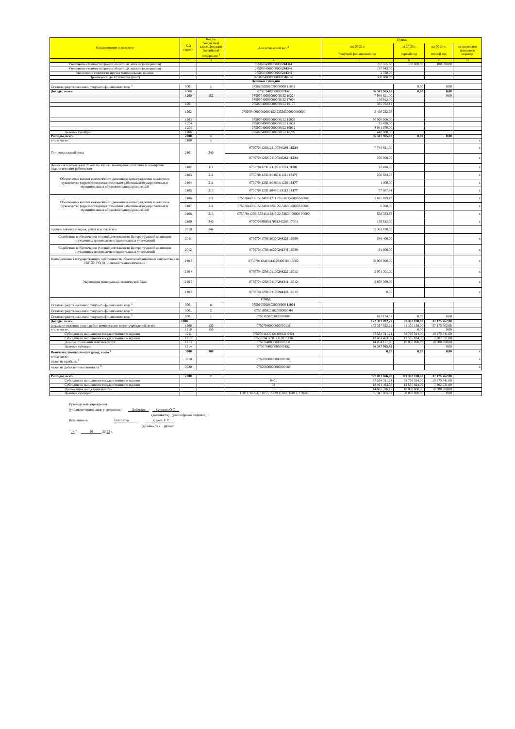| Наименование показателя | Код строки | Код по бюджетной классификации Российской Федерации <sup>3</sup> | Аналитический код <sup>4</sup> | Сумма | | | |
| --- | --- | --- | --- | --- | --- | --- | --- |
| | | | | на 20 22 г. текущий финансовый год | на 20 23 г. первый год | на 20 24 г. второй год | за пределами планового периода |
| 1 | 2 | 3 | 4 | 5 | 6 | 7 | 8 |
| Увеличение стоимости прочих оборотных запасов (материалов) | | | 0750704000000000 244344 | 767 555,60 | 100 000,00 | 100 000,00 | |
| Увеличение стоимости прочих оборотных запасов (материалов) | | | 0750704000000000 244346 | 197 943,00 | | | |
| Увеличение стоимости прочих материальных запасов | | | 0750704000000000 244349 | 2 750,00 | | | |
| Прочие расходы Стипендия Грант) | | | 07507040000000000340296 | 300 800,00 | | | |
| Целевые субсидии | | | | | | | |
| Остаток средств на начало текущего финансового года <sup>5</sup> | 0001 | x | 07501050201020000000 11001 | | 0,00 | 0,00 | |
| Доходы, всего: | 1000 | | 0750704000000000 152 | 66 347 965,82 | 0,00 | 0,00 | |
| | 1200 | 152 | 07507040000000000152 16224 | 7 948 821,00 | | 0,00 | |
| | | | 07507040000000000152 17004 | 138 912,00 | | | |
| | 1201 | | 07507040000000000152 16177 | 335 702,19 | | | |
| | 1202 | | 07507040000000000152 22536300000000000 | 2 450 232,63 | | | |
| | 1203 | | 07507040000000000152 15002 | 50 000 000,00 | | | |
| | 1 204 | | 07507040000000000152 11001 | 92 428,00 | | | |
| | 1 205 | | 07507040000000000152 16012 | 4 941 870,00 | | | |
| Целевые субсидии | 1206 | | 07507040000000000152 16299 | 440 000,00 | | | |
| Расходы, всего | 2000 | x | | 66 347 965,82 | 0,00 | 0,00 | |
| в том числе: | 2100 | x | | | | | x |
| Стипендиальный фонд | 2101 | 340 | 07507041230121100340 296 16224 | 7 748 821,00 | | | x |
| | | | 07507041230121100340 262 16224 | 200 000,00 | | | x |
| Денежная компенсация по оплате жилого помещения отопления и освещения педагогическим работникам | 2102 | 112 | 07507041230121100112214 11001 | 92 428,00 | | | x |
| Обеспечение выплат ежемесячного денежного вознаграждения за классное руководство (кураторство)педагогическим работникамгосударственных и муниципальных образовательных организаций | 2103 | 211 | 07507041230110480111211 16177 | 256 834,78 | | | x |
| | 2104 | 211 | 07507041230110480111266 16177 | 1 000,00 | | | x |
| | 2105 | 213 | 07507041230110480119213 16177 | 77 867,41 | | | x |
| Обеспечение выплат ежемесячного денежного вознаграждения за классное руководство (кураторство)педагогическим работникамгосударственных и муниципальных образовательных организаций | 2106 | 211 | 07507041230156340111211 22-53630-00000-00000 | 1 875 899,10 | | | x |
| | 2107 | 211 | 07507041230156340111266 22-53630-00000-00000 | 6 000,00 | | | x |
| | 2108 | 213 | 07507041230156340119213 22-53630-00000-00000 | 568 333,53 | | | x |
| | 2109 | 340 | 07507049950017001340296 17004 | 138 912,00 | | | x |
| прочую закупку товаров, работ и услуг, всего | 2010 | 244 | | 55 381 870,00 | | | |
| Содействие в обеспечении условий деятельности Центра трудовой адаптации осужденных производств исправительных учреждений | 2011 | | 07507041730110300 244226 16299 | 348 400,00 | | | x |
| Содействие в обеспечении условий деятельности Центра трудовой адаптации осужденных производств исправительных учреждений | 2012 | | 07507041730110300 244346 16299 | 91 600,00 | | | x |
| Приобретение в государственную собственность объектов недвижимого имущества для ГБПОУ РС(Я) "Ленский технологический | 2 013 | | 075070412АИ444229406310 15002 | 50 000 000,00 | | | x |
| Укрепление материально-технической базы | 2 014 | | 07507041230121100 244225 16012 | 2 071 301,00 | | | x |
| | 2 015 | | 07507041230121100 244344 16012 | 2 870 569,00 | | | x |
| | 2 016 | | 07507041230121100 244346 16012 | 0,00 | | | x |
| СВОД | | | | | | | |
| Остаток средств на начало текущего финансового года <sup>5</sup> | 0001 | x | 07501050201020000000 11001 | | | | |
| Остаток средств на начало текущего финансового года <sup>5</sup> | 0001 | x | 07501050201020000000 04 | | | | |
| Остаток средств на начало текущего финансового года <sup>5</sup> | 0001 | x | 07501050201020000000 | 613 174,57 | 0,00 | 0,00 | |
| Доходы, всего: | 1000 | | | 172 397 892,22 | 61 302 138,00 | 37 175 762,00 | |
| доходы от оказания услуг, работ, компенсации затрат учреждений, всего | 1200 | 130 | 07507040000000000131 | 172 397 892,22 | 61 302 138,00 | 37 175 762,00 | |
| в том числе: | 1210 | 150 | | | 0,00 | 0,00 | |
| Субсидии на выполнение государственного задания | 1211 | | 07507041230121100131 0401 | 73 534 311,21 | 38 766 314,00 | 19 273 741,00 | |
| Субсидии на выполнение государственного задания | 1212 | | 0750070412301211001З1 04 | 18 461 463,59 | 12 535 824,00 | 7 902 021,00 | |
| Доходы от оказания платных услуг | 1213 | | 07507040000000000131 | 14 054 151,60 | 10 000 000,00 | 10 000 000,00 | |
| Целевые субсидии | 1214 | | 0750704000000000 152 | 66 347 965,82 | | 0,00 | |
| Выплаты, уменьшающие доход, всего <sup>8</sup> | 3000 | 100 | | 0,00 | 0,00 | 0,00 | x |
| в том числе: налог на прибыль <sup>8</sup> | 3010 | | 07500000000000000189 | | | | x |
| налог на добавленную стоимость <sup>8</sup> | 3020 | | 07500000000000000189 | | | | x |
| Расходы, всего | 2000 | x | | 173 011 066,78 | 111 302 138,00 | 37 175 762,00 | |
| Субсидии на выполнение государственного задания | | | 0401 | 73 534 311,21 | 38 766 314,00 | 19 273 741,00 | |
| Субсидии на выполнение государственного задания | | | 04 | 18 461 463,58 | 12 535 824,00 | 7 902 021,00 | |
| Приносящая доход деятельность | | | | 14 667 326,17 | 10 000 000,00 | 10 000 000,00 | |
| Целевые субсидии | | | 11001, 16224, 11057,16229,15002, 16012, 17004 | 66 347 965,82 | 50 000 000,00 | 0,00 | |
Руководитель учреждения
(уполномоченное лицо учреждения) Директор Бутакова О.С.
(должность) (расшифровка подписи)
Исполнитель Бухгалтер Король Е.С.
(должность) (фамил
" 14 " 26 20 22 г.